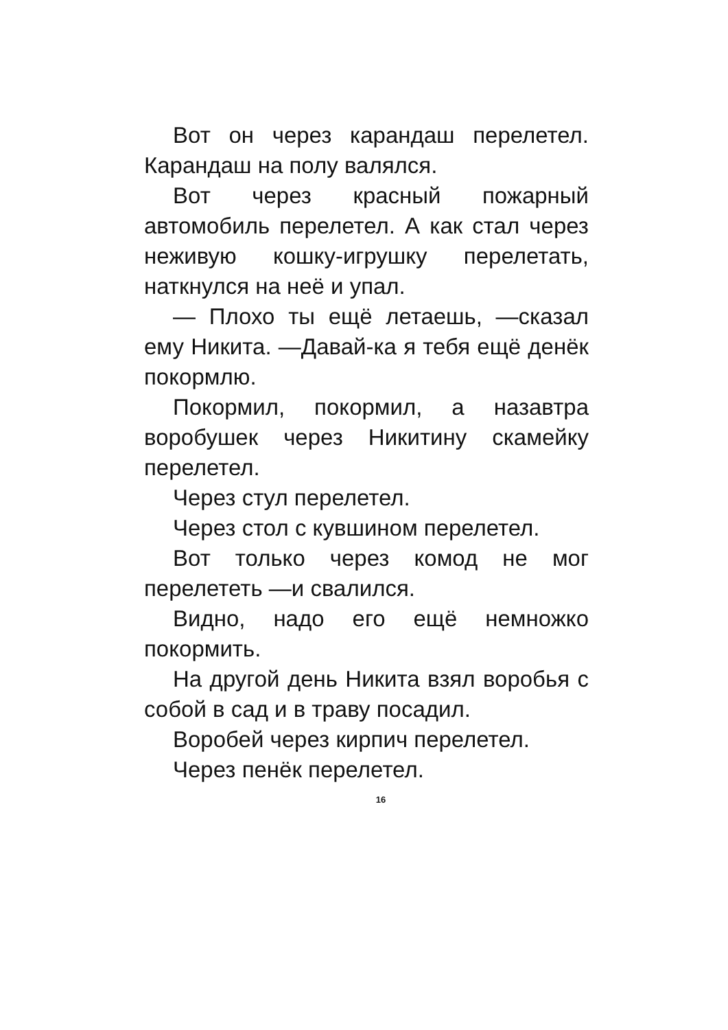Вот он через карандаш перелетел. Карандаш на полу валялся.
Вот через красный пожарный автомобиль перелетел. А как стал через неживую кошку-игрушку перелетать, наткнулся на неё и упал.
— Плохо ты ещё летаешь, —сказал ему Никита. —Давай-ка я тебя ещё денёк покормлю.
Покормил, покормил, а назавтра воробушек через Никитину скамейку перелетел.
Через стул перелетел.
Через стол с кувшином перелетел.
Вот только через комод не мог перелететь —и свалился.
Видно, надо его ещё немножко покормить.
На другой день Никита взял воробья с собой в сад и в траву посадил.
Воробей через кирпич перелетел.
Через пенёк перелетел.
16